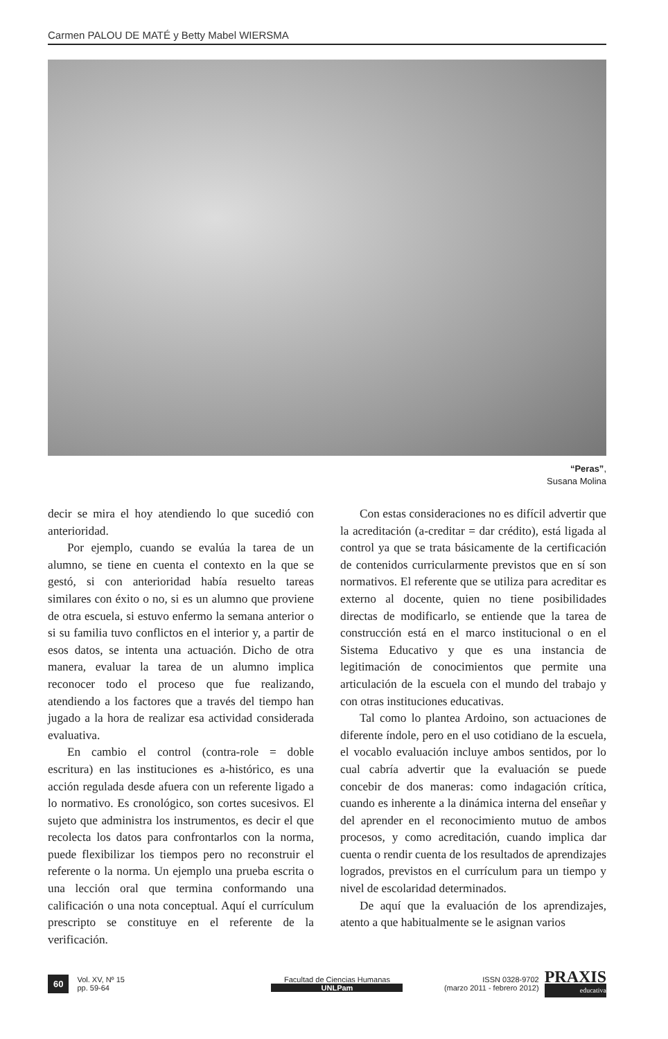Carmen PALOU DE MATÉ y Betty Mabel WIERSMA
“Peras”,
Susana Molina
decir se mira el hoy atendiendo lo que sucedió con anterioridad.
Por ejemplo, cuando se evalúa la tarea de un alumno, se tiene en cuenta el contexto en la que se gestó, si con anterioridad había resuelto tareas similares con éxito o no, si es un alumno que proviene de otra escuela, si estuvo enfermo la semana anterior o si su familia tuvo conflictos en el interior y, a partir de esos datos, se intenta una actuación. Dicho de otra manera, evaluar la tarea de un alumno implica reconocer todo el proceso que fue realizando, atendiendo a los factores que a través del tiempo han jugado a la hora de realizar esa actividad considerada evaluativa.
En cambio el control (contra-role = doble escritura) en las instituciones es a-histórico, es una acción regulada desde afuera con un referente ligado a lo normativo. Es cronológico, son cortes sucesivos. El sujeto que administra los instrumentos, es decir el que recolecta los datos para confrontarlos con la norma, puede flexibilizar los tiempos pero no reconstruir el referente o la norma. Un ejemplo una prueba escrita o una lección oral que termina conformando una calificación o una nota conceptual. Aquí el currículum prescripto se constituye en el referente de la verificación.
Con estas consideraciones no es difícil advertir que la acreditación (a-creditar = dar crédito), está ligada al control ya que se trata básicamente de la certificación de contenidos curricularmente previstos que en sí son normativos. El referente que se utiliza para acreditar es externo al docente, quien no tiene posibilidades directas de modificarlo, se entiende que la tarea de construcción está en el marco institucional o en el Sistema Educativo y que es una instancia de legitimación de conocimientos que permite una articulación de la escuela con el mundo del trabajo y con otras instituciones educativas.
Tal como lo plantea Ardoino, son actuaciones de diferente índole, pero en el uso cotidiano de la escuela, el vocablo evaluación incluye ambos sentidos, por lo cual cabría advertir que la evaluación se puede concebir de dos maneras: como indagación crítica, cuando es inherente a la dinámica interna del enseñar y del aprender en el reconocimiento mutuo de ambos procesos, y como acreditación, cuando implica dar cuenta o rendir cuenta de los resultados de aprendizajes logrados, previstos en el currículum para un tiempo y nivel de escolaridad determinados.
De aquí que la evaluación de los aprendizajes, atento a que habitualmente se le asignan varios
60
Vol. XV, Nº 15
pp. 59-64
Facultad de Ciencias Humanas
UNLPam
ISSN 0328-9702
(marzo 2011 - febrero 2012)
PRAXIS
educativa